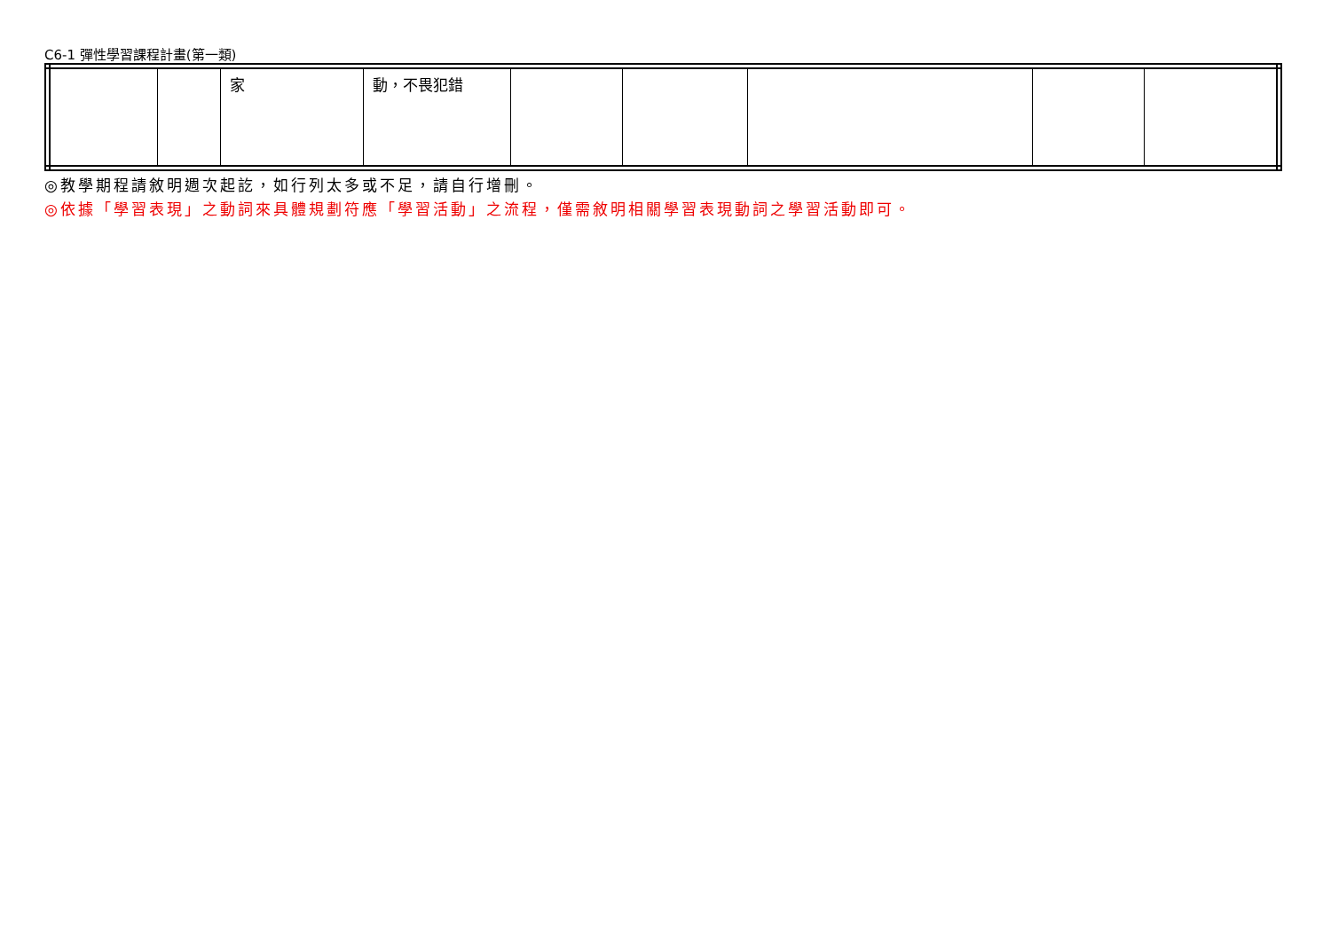C6-1 彈性學習課程計畫(第一類)
| | | 家 | 動，不畏犯錯 | | | | | |
◎教學期程請敘明週次起訖，如行列太多或不足，請自行增刪。
◎依據「學習表現」之動詞來具體規劃符應「學習活動」之流程，僅需敘明相關學習表現動詞之學習活動即可。